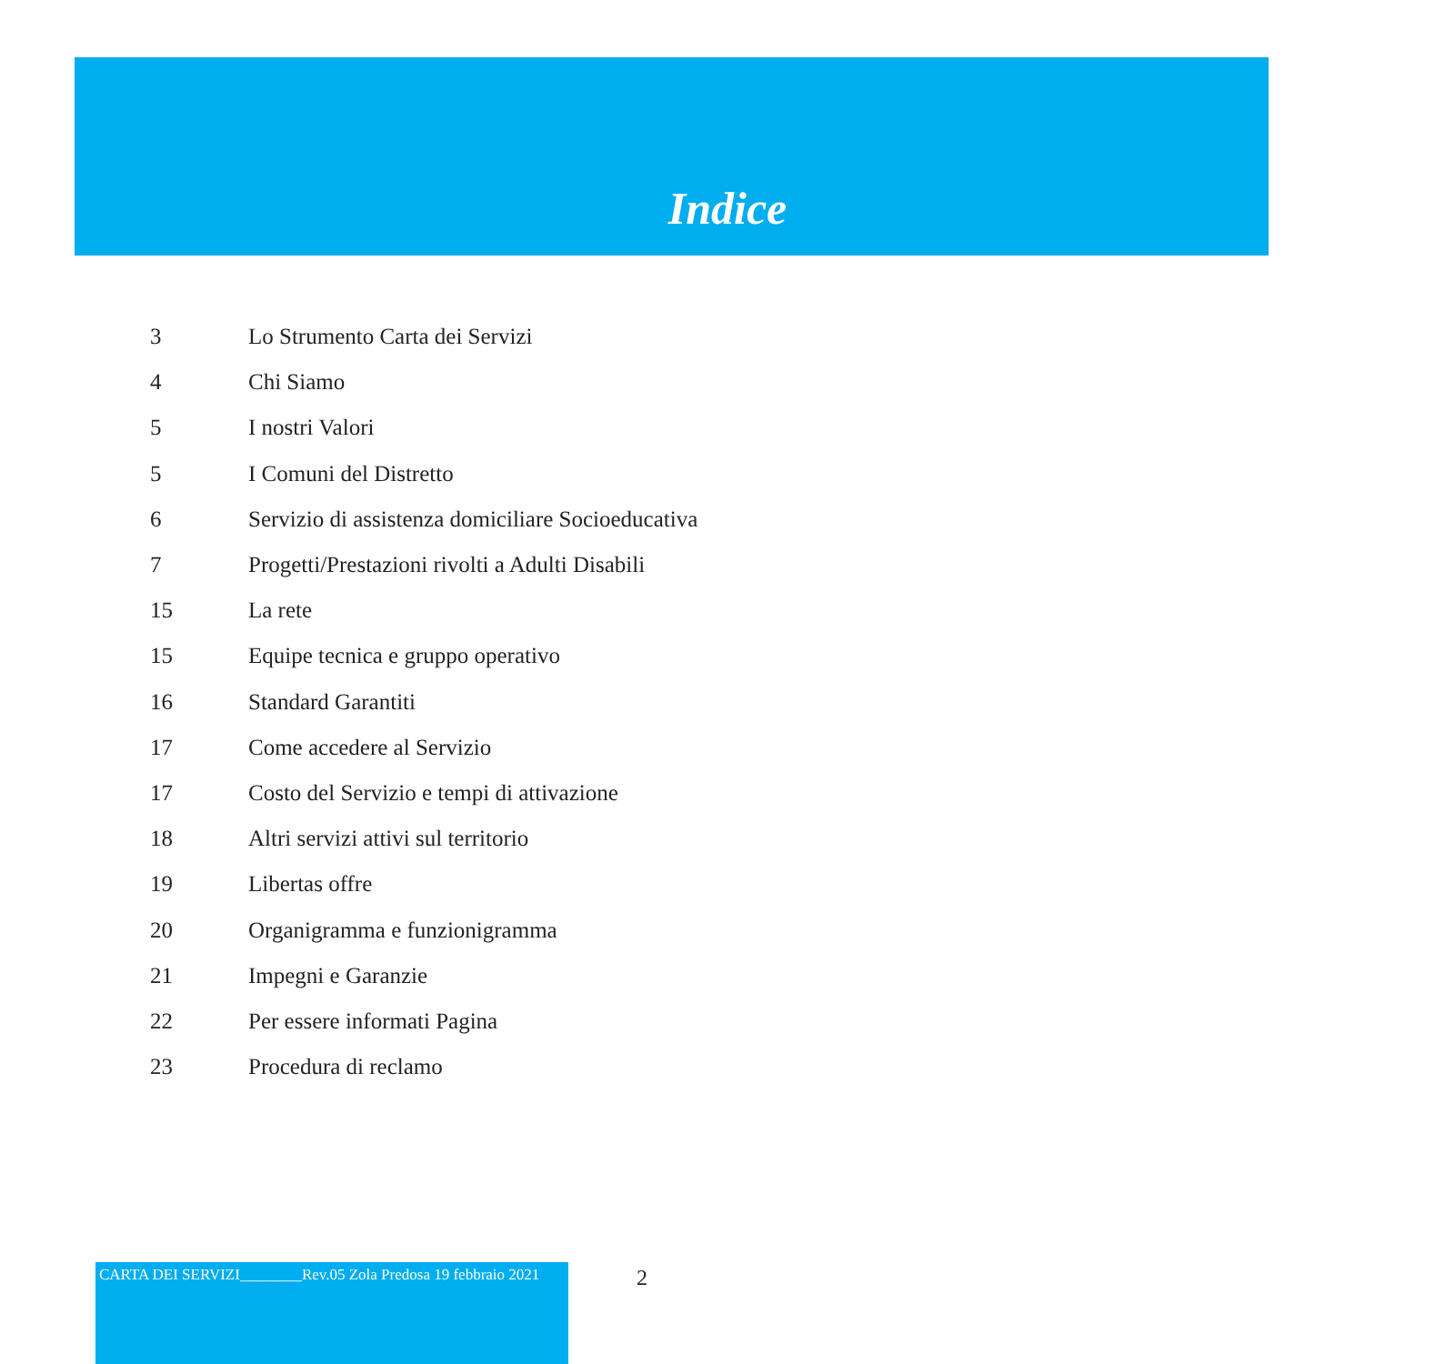Indice
3 Lo Strumento Carta dei Servizi
4 Chi Siamo
5 I nostri Valori
5 I Comuni del Distretto
6 Servizio di assistenza domiciliare Socioeducativa
7 Progetti/Prestazioni rivolti a Adulti Disabili
15 La rete
15 Equipe tecnica e gruppo operativo
16 Standard Garantiti
17 Come accedere al Servizio
17 Costo del Servizio e tempi di attivazione
18 Altri servizi attivi sul territorio
19 Libertas offre
20 Organigramma e funzionigramma
21 Impegni e Garanzie
22 Per essere informati Pagina
23 Procedura di reclamo
CARTA DEI SERVIZI________Rev.05 Zola Predosa 19 febbraio 2021
2